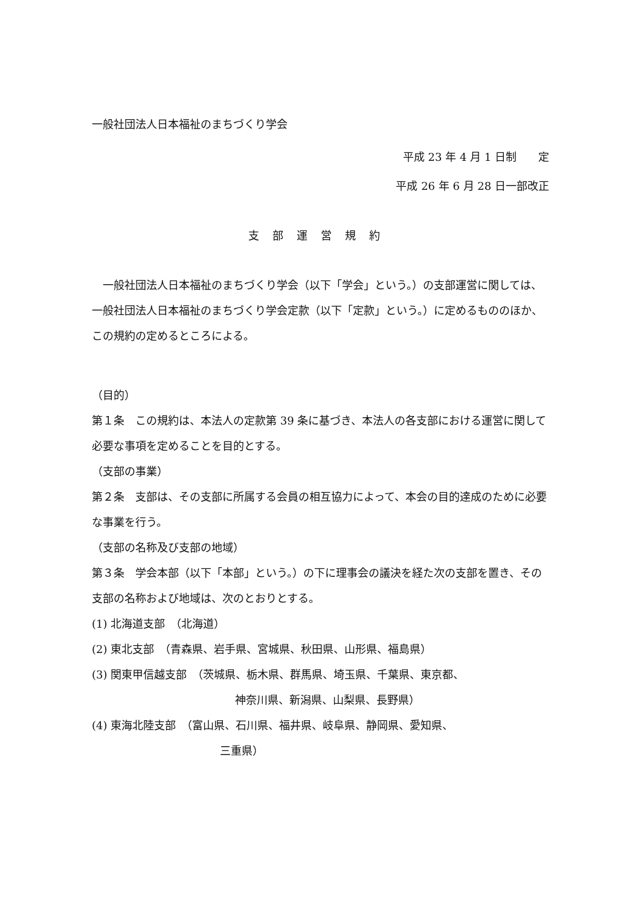一般社団法人日本福祉のまちづくり学会
平成 23 年 4 月 1 日制　　定
平成 26 年 6 月 28 日一部改正
支部運営規約
　一般社団法人日本福祉のまちづくり学会（以下「学会」という。）の支部運営に関しては、一般社団法人日本福祉のまちづくり学会定款（以下「定款」という。）に定めるもののほか、この規約の定めるところによる。
（目的）
第１条　この規約は、本法人の定款第 39 条に基づき、本法人の各支部における運営に関して必要な事項を定めることを目的とする。
（支部の事業）
第２条　支部は、その支部に所属する会員の相互協力によって、本会の目的達成のために必要な事業を行う。
（支部の名称及び支部の地域）
第３条　学会本部（以下「本部」という。）の下に理事会の議決を経た次の支部を置き、その支部の名称および地域は、次のとおりとする。
(1) 北海道支部　（北海道）
(2) 東北支部　（青森県、岩手県、宮城県、秋田県、山形県、福島県）
(3) 関東甲信越支部　（茨城県、栃木県、群馬県、埼玉県、千葉県、東京都、
神奈川県、新潟県、山梨県、長野県）
(4) 東海北陸支部　（富山県、石川県、福井県、岐阜県、静岡県、愛知県、
三重県）